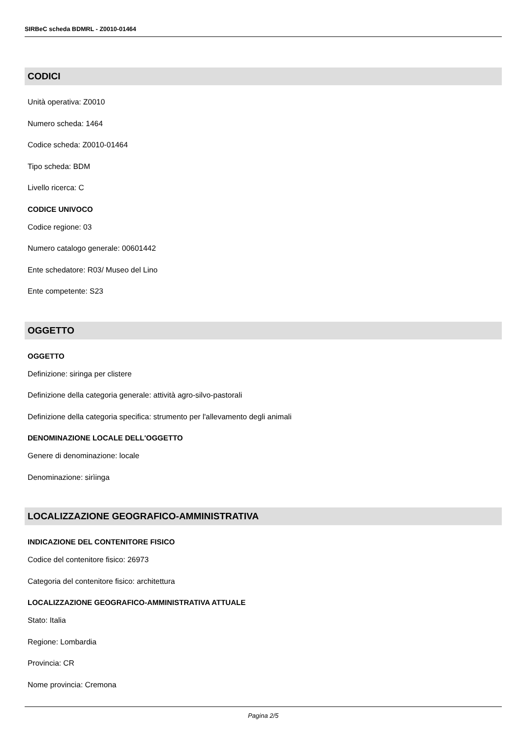SIRBeC scheda BDMRL - Z0010-01464
CODICI
Unità operativa: Z0010
Numero scheda: 1464
Codice scheda: Z0010-01464
Tipo scheda: BDM
Livello ricerca: C
CODICE UNIVOCO
Codice regione: 03
Numero catalogo generale: 00601442
Ente schedatore: R03/ Museo del Lino
Ente competente: S23
OGGETTO
OGGETTO
Definizione: siringa per clistere
Definizione della categoria generale: attività agro-silvo-pastorali
Definizione della categoria specifica: strumento per l'allevamento degli animali
DENOMINAZIONE LOCALE DELL'OGGETTO
Genere di denominazione: locale
Denominazione: sirìinga
LOCALIZZAZIONE GEOGRAFICO-AMMINISTRATIVA
INDICAZIONE DEL CONTENITORE FISICO
Codice del contenitore fisico: 26973
Categoria del contenitore fisico: architettura
LOCALIZZAZIONE GEOGRAFICO-AMMINISTRATIVA ATTUALE
Stato: Italia
Regione: Lombardia
Provincia: CR
Nome provincia: Cremona
Pagina 2/5